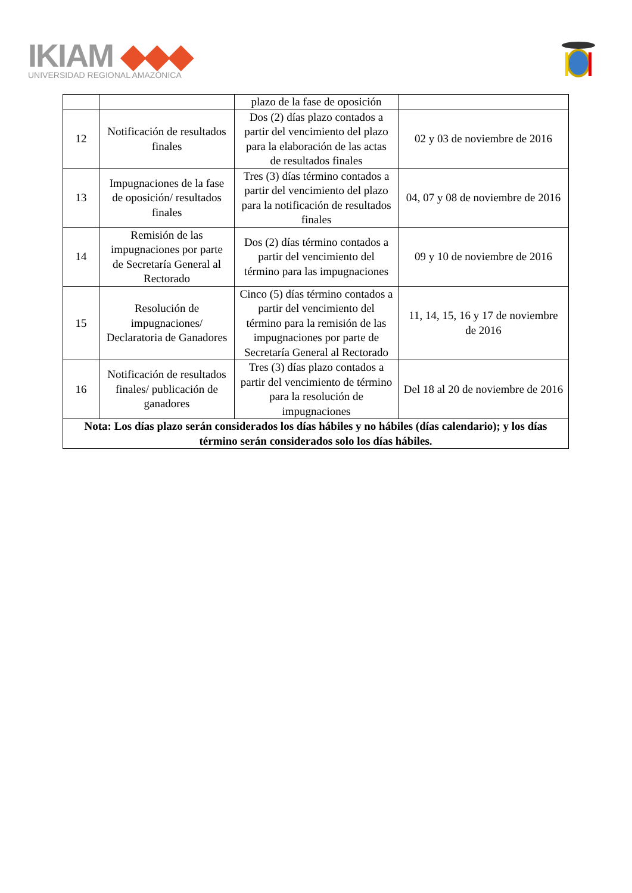IKIAM ◆◆◆
UNIVERSIDAD REGIONAL AMAZÓNICA
| | | plazo de la fase de oposición | |
| 12 | Notificación de resultados finales | Dos (2) días plazo contados a partir del vencimiento del plazo para la elaboración de las actas de resultados finales | 02 y 03 de noviembre de 2016 |
| 13 | Impugnaciones de la fase de oposición/ resultados finales | Tres (3) días término contados a partir del vencimiento del plazo para la notificación de resultados finales | 04, 07 y 08 de noviembre de 2016 |
| 14 | Remisión de las impugnaciones por parte de Secretaría General al Rectorado | Dos (2) días término contados a partir del vencimiento del término para las impugnaciones | 09 y 10 de noviembre de 2016 |
| 15 | Resolución de impugnaciones/ Declaratoria de Ganadores | Cinco (5) días término contados a partir del vencimiento del término para la remisión de las impugnaciones por parte de Secretaría General al Rectorado | 11, 14, 15, 16 y 17 de noviembre de 2016 |
| 16 | Notificación de resultados finales/ publicación de ganadores | Tres (3) días plazo contados a partir del vencimiento de término para la resolución de impugnaciones | Del 18 al 20 de noviembre de 2016 |
| Nota: Los días plazo serán considerados los días hábiles y no hábiles (días calendario); y los días término serán considerados solo los días hábiles. | | | |